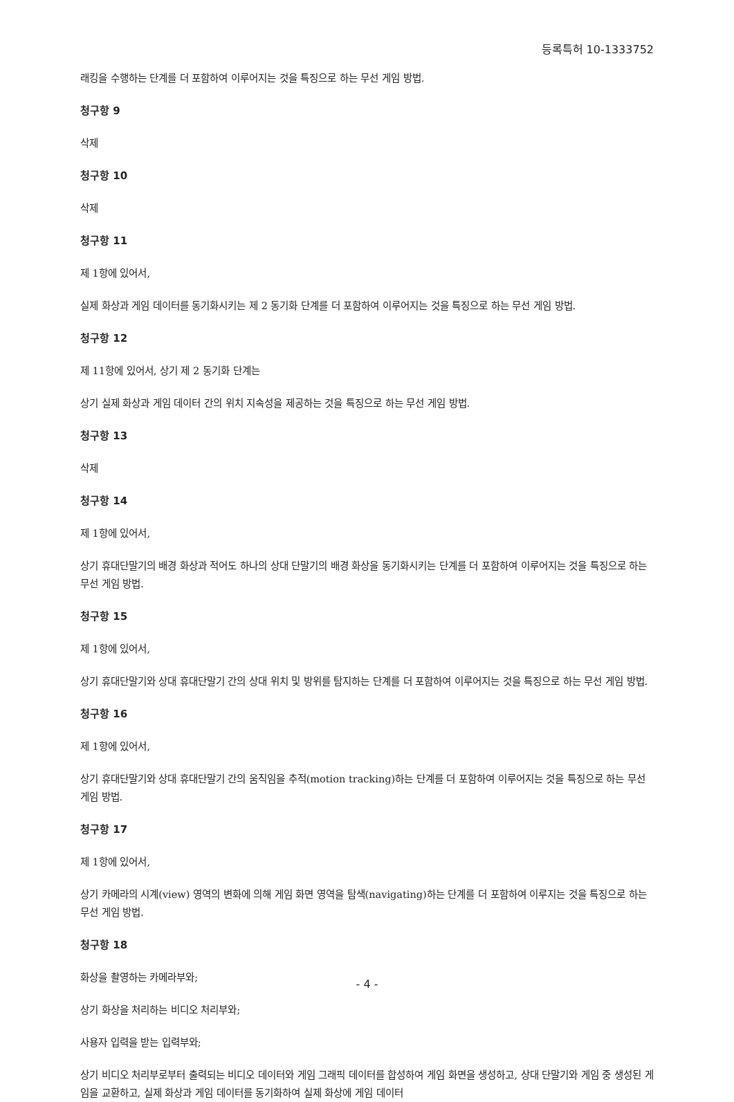등록특허 10-1333752
래킹을 수행하는 단계를 더 포함하여 이루어지는 것을 특징으로 하는 무선 게임 방법.
청구항 9
삭제
청구항 10
삭제
청구항 11
제 1항에 있어서,
실제 화상과 게임 데이터를 동기화시키는 제 2 동기화 단계를 더 포함하여 이루어지는 것을 특징으로 하는 무선 게임 방법.
청구항 12
제 11항에 있어서, 상기 제 2 동기화 단계는
상기 실제 화상과 게임 데이터 간의 위치 지속성을 제공하는 것을 특징으로 하는 무선 게임 방법.
청구항 13
삭제
청구항 14
제 1항에 있어서,
상기 휴대단말기의 배경 화상과 적어도 하나의 상대 단말기의 배경 화상을 동기화시키는 단계를 더 포함하여 이루어지는 것을 특징으로 하는 무선 게임 방법.
청구항 15
제 1항에 있어서,
상기 휴대단말기와 상대 휴대단말기 간의 상대 위치 및 방위를 탐지하는 단계를 더 포함하여 이루어지는 것을 특징으로 하는 무선 게임 방법.
청구항 16
제 1항에 있어서,
상기 휴대단말기와 상대 휴대단말기 간의 움직임을 추적(motion tracking)하는 단계를 더 포함하여 이루어지는 것을 특징으로 하는 무선 게임 방법.
청구항 17
제 1항에 있어서,
상기 카메라의 시계(view) 영역의 변화에 의해 게임 화면 영역을 탐색(navigating)하는 단계를 더 포함하여 이루지는 것을 특징으로 하는 무선 게임 방법.
청구항 18
화상을 촬영하는 카메라부와;
상기 화상을 처리하는 비디오 처리부와;
사용자 입력을 받는 입력부와;
상기 비디오 처리부로부터 출력되는 비디오 데이터와 게임 그래픽 데이터를 합성하여 게임 화면을 생성하고, 상대 단말기와 게임 중 생성된 게임을 교환하고, 실제 화상과 게임 데이터를 동기화하여 실제 화상에 게임 데이터
- 4 -